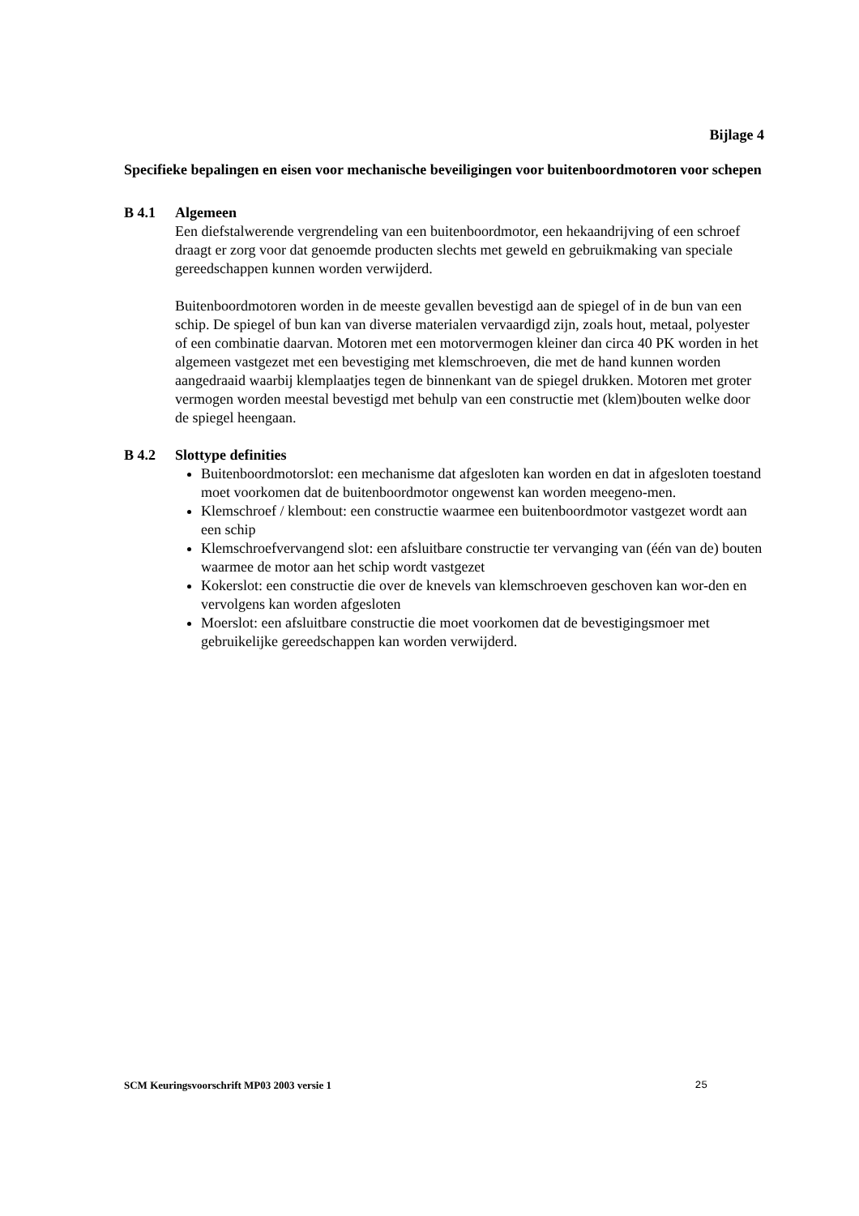Bijlage 4
Specifieke bepalingen en eisen voor mechanische beveiligingen voor buitenboordmotoren voor schepen
B 4.1 Algemeen
Een diefstalwerende vergrendeling van een buitenboordmotor, een hekaandrijving of een schroef draagt er zorg voor dat genoemde producten slechts met geweld en gebruikmaking van speciale gereedschappen kunnen worden verwijderd.
Buitenboordmotoren worden in de meeste gevallen bevestigd aan de spiegel of in de bun van een schip. De spiegel of bun kan van diverse materialen vervaardigd zijn, zoals hout, metaal, polyester of een combinatie daarvan. Motoren met een motorvermogen kleiner dan circa 40 PK worden in het algemeen vastgezet met een bevestiging met klemschroeven, die met de hand kunnen worden aangedraaid waarbij klemplaatjes tegen de binnenkant van de spiegel drukken. Motoren met groter vermogen worden meestal bevestigd met behulp van een constructie met (klem)bouten welke door de spiegel heengaan.
B 4.2 Slottype definities
Buitenboordmotorslot: een mechanisme dat afgesloten kan worden en dat in afgesloten toestand moet voorkomen dat de buitenboordmotor ongewenst kan worden meegeno-men.
Klemschroef / klembout: een constructie waarmee een buitenboordmotor vastgezet wordt aan een schip
Klemschroefvervangend slot: een afsluitbare constructie ter vervanging van (één van de) bouten waarmee de motor aan het schip wordt vastgezet
Kokerslot: een constructie die over de knevels van klemschroeven geschoven kan wor-den en vervolgens kan worden afgesloten
Moerslot: een afsluitbare constructie die moet voorkomen dat de bevestigingsmoer met gebruikelijke gereedschappen kan worden verwijderd.
SCM Keuringsvoorschrift MP03 2003 versie 1 25